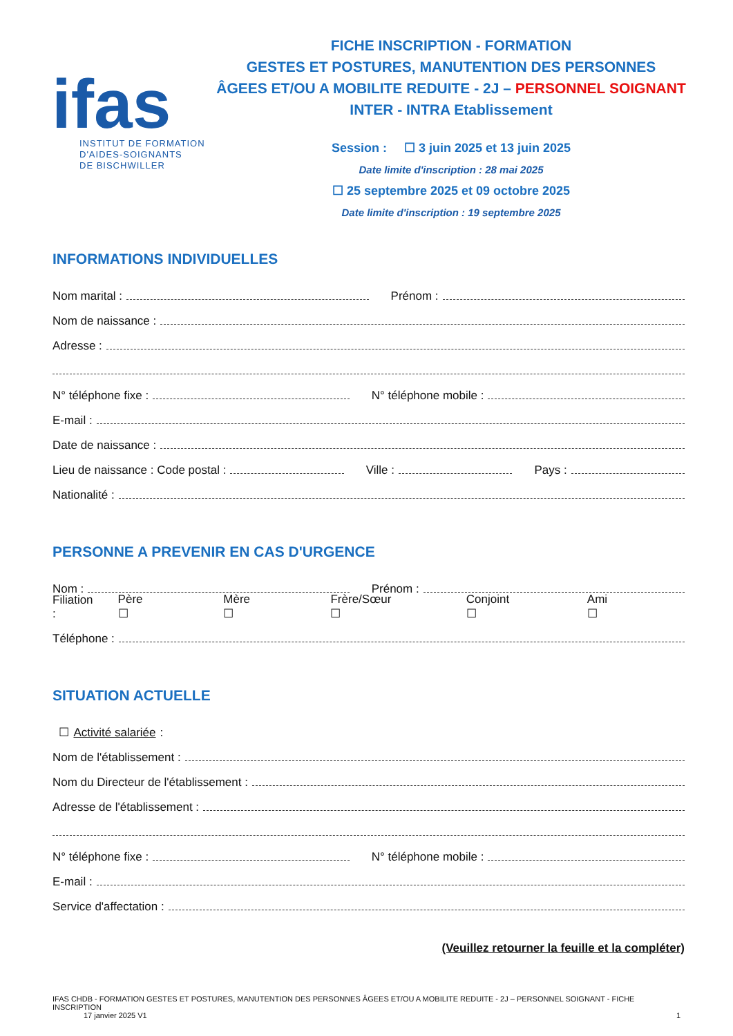ifas
INSTITUT DE FORMATION
D'AIDES-SOIGNANTS
DE BISCHWILLER
FICHE INSCRIPTION - FORMATION
GESTES ET POSTURES, MANUTENTION DES PERSONNES
ÂGEES ET/OU A MOBILITE REDUITE - 2J – PERSONNEL SOIGNANT
INTER - INTRA Etablissement
Session : ☐ 3 juin 2025 et 13 juin 2025
Date limite d'inscription : 28 mai 2025
☐ 25 septembre 2025 et 09 octobre 2025
Date limite d'inscription : 19 septembre 2025
INFORMATIONS INDIVIDUELLES
Nom marital :
Prénom :
Nom de naissance :
Adresse :
N° téléphone fixe :
N° téléphone mobile :
E-mail :
Date de naissance :
Lieu de naissance : Code postal :
Ville :
Pays :
Nationalité :
PERSONNE A PREVENIR EN CAS D'URGENCE
Nom :
Prénom :
Filiation : Père ☐ Mère ☐ Frère/Sœur ☐ Conjoint ☐ Ami ☐
Téléphone :
SITUATION ACTUELLE
☐ Activité salariée :
Nom de l'établissement :
Nom du Directeur de l'établissement :
Adresse de l'établissement :
N° téléphone fixe :
N° téléphone mobile :
E-mail :
Service d'affectation :
(Veuillez retourner la feuille et la compléter)
IFAS CHDB - FORMATION GESTES ET POSTURES, MANUTENTION DES PERSONNES ÂGEES ET/OU A MOBILITE REDUITE - 2J – PERSONNEL SOIGNANT - FICHE INSCRIPTION
17 janvier 2025 V1 1